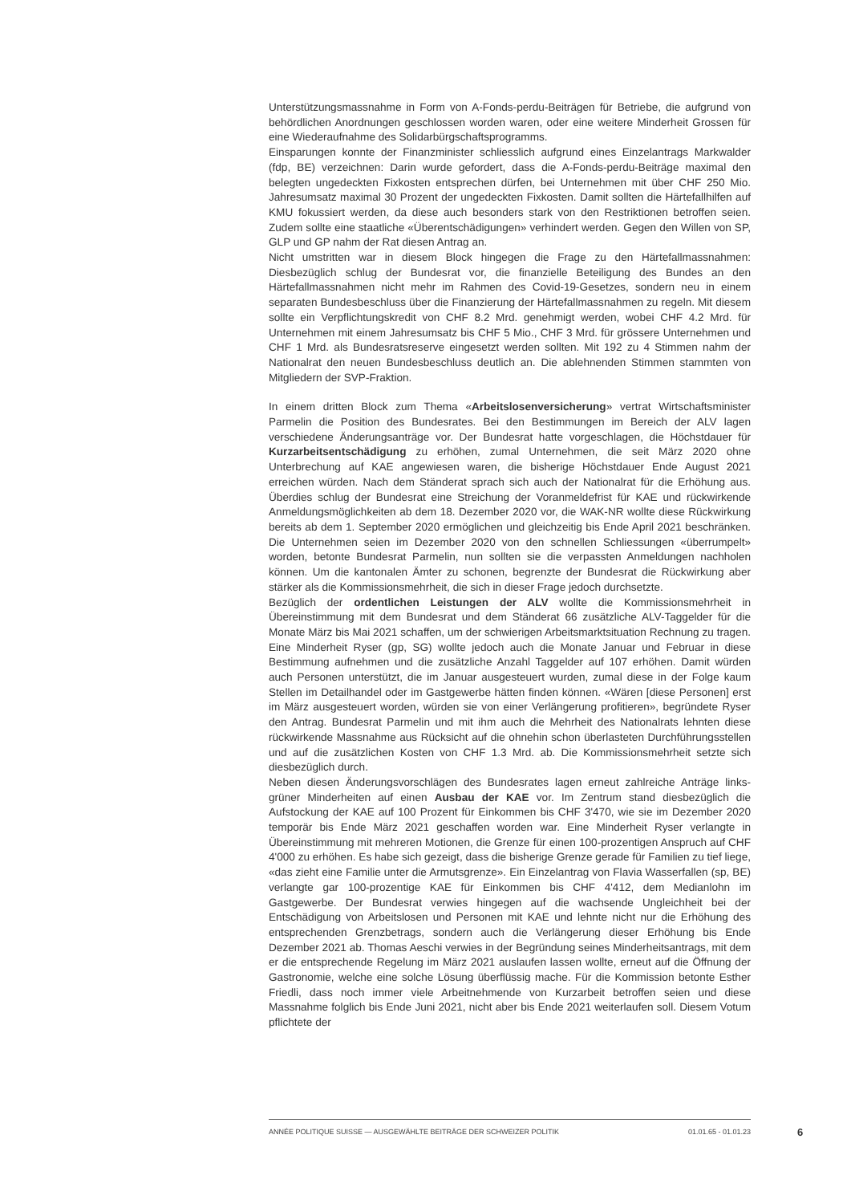Unterstützungsmassnahme in Form von A-Fonds-perdu-Beiträgen für Betriebe, die aufgrund von behördlichen Anordnungen geschlossen worden waren, oder eine weitere Minderheit Grossen für eine Wiederaufnahme des Solidarbürgschaftsprogramms.
Einsparungen konnte der Finanzminister schliesslich aufgrund eines Einzelantrags Markwalder (fdp, BE) verzeichnen: Darin wurde gefordert, dass die A-Fonds-perdu-Beiträge maximal den belegten ungedeckten Fixkosten entsprechen dürfen, bei Unternehmen mit über CHF 250 Mio. Jahresumsatz maximal 30 Prozent der ungedeckten Fixkosten. Damit sollten die Härtefallhilfen auf KMU fokussiert werden, da diese auch besonders stark von den Restriktionen betroffen seien. Zudem sollte eine staatliche «Überentschädigungen» verhindert werden. Gegen den Willen von SP, GLP und GP nahm der Rat diesen Antrag an.
Nicht umstritten war in diesem Block hingegen die Frage zu den Härtefallmassnahmen: Diesbezüglich schlug der Bundesrat vor, die finanzielle Beteiligung des Bundes an den Härtefallmassnahmen nicht mehr im Rahmen des Covid-19-Gesetzes, sondern neu in einem separaten Bundesbeschluss über die Finanzierung der Härtefallmassnahmen zu regeln. Mit diesem sollte ein Verpflichtungskredit von CHF 8.2 Mrd. genehmigt werden, wobei CHF 4.2 Mrd. für Unternehmen mit einem Jahresumsatz bis CHF 5 Mio., CHF 3 Mrd. für grössere Unternehmen und CHF 1 Mrd. als Bundesratsreserve eingesetzt werden sollten. Mit 192 zu 4 Stimmen nahm der Nationalrat den neuen Bundesbeschluss deutlich an. Die ablehnenden Stimmen stammten von Mitgliedern der SVP-Fraktion.
In einem dritten Block zum Thema «Arbeitslosenversicherung» vertrat Wirtschaftsminister Parmelin die Position des Bundesrates. Bei den Bestimmungen im Bereich der ALV lagen verschiedene Änderungsanträge vor. Der Bundesrat hatte vorgeschlagen, die Höchstdauer für Kurzarbeitsentschädigung zu erhöhen, zumal Unternehmen, die seit März 2020 ohne Unterbrechung auf KAE angewiesen waren, die bisherige Höchstdauer Ende August 2021 erreichen würden. Nach dem Ständerat sprach sich auch der Nationalrat für die Erhöhung aus. Überdies schlug der Bundesrat eine Streichung der Voranmeldefrist für KAE und rückwirkende Anmeldungsmöglichkeiten ab dem 18. Dezember 2020 vor, die WAK-NR wollte diese Rückwirkung bereits ab dem 1. September 2020 ermöglichen und gleichzeitig bis Ende April 2021 beschränken. Die Unternehmen seien im Dezember 2020 von den schnellen Schliessungen «überrumpelt» worden, betonte Bundesrat Parmelin, nun sollten sie die verpassten Anmeldungen nachholen können. Um die kantonalen Ämter zu schonen, begrenzte der Bundesrat die Rückwirkung aber stärker als die Kommissionsmehrheit, die sich in dieser Frage jedoch durchsetzte.
Bezüglich der ordentlichen Leistungen der ALV wollte die Kommissionsmehrheit in Übereinstimmung mit dem Bundesrat und dem Ständerat 66 zusätzliche ALV-Taggelder für die Monate März bis Mai 2021 schaffen, um der schwierigen Arbeitsmarktsituation Rechnung zu tragen. Eine Minderheit Ryser (gp, SG) wollte jedoch auch die Monate Januar und Februar in diese Bestimmung aufnehmen und die zusätzliche Anzahl Taggelder auf 107 erhöhen. Damit würden auch Personen unterstützt, die im Januar ausgesteuert wurden, zumal diese in der Folge kaum Stellen im Detailhandel oder im Gastgewerbe hätten finden können. «Wären [diese Personen] erst im März ausgesteuert worden, würden sie von einer Verlängerung profitieren», begründete Ryser den Antrag. Bundesrat Parmelin und mit ihm auch die Mehrheit des Nationalrats lehnten diese rückwirkende Massnahme aus Rücksicht auf die ohnehin schon überlasteten Durchführungsstellen und auf die zusätzlichen Kosten von CHF 1.3 Mrd. ab. Die Kommissionsmehrheit setzte sich diesbezüglich durch.
Neben diesen Änderungsvorschlägen des Bundesrates lagen erneut zahlreiche Anträge links-grüner Minderheiten auf einen Ausbau der KAE vor. Im Zentrum stand diesbezüglich die Aufstockung der KAE auf 100 Prozent für Einkommen bis CHF 3'470, wie sie im Dezember 2020 temporär bis Ende März 2021 geschaffen worden war. Eine Minderheit Ryser verlangte in Übereinstimmung mit mehreren Motionen, die Grenze für einen 100-prozentigen Anspruch auf CHF 4'000 zu erhöhen. Es habe sich gezeigt, dass die bisherige Grenze gerade für Familien zu tief liege, «das zieht eine Familie unter die Armutsgrenze». Ein Einzelantrag von Flavia Wasserfallen (sp, BE) verlangte gar 100-prozentige KAE für Einkommen bis CHF 4'412, dem Medianlohn im Gastgewerbe. Der Bundesrat verwies hingegen auf die wachsende Ungleichheit bei der Entschädigung von Arbeitslosen und Personen mit KAE und lehnte nicht nur die Erhöhung des entsprechenden Grenzbetrags, sondern auch die Verlängerung dieser Erhöhung bis Ende Dezember 2021 ab. Thomas Aeschi verwies in der Begründung seines Minderheitsantrags, mit dem er die entsprechende Regelung im März 2021 auslaufen lassen wollte, erneut auf die Öffnung der Gastronomie, welche eine solche Lösung überflüssig mache. Für die Kommission betonte Esther Friedli, dass noch immer viele Arbeitnehmende von Kurzarbeit betroffen seien und diese Massnahme folglich bis Ende Juni 2021, nicht aber bis Ende 2021 weiterlaufen soll. Diesem Votum pflichtete der
ANNÉE POLITIQUE SUISSE — AUSGEWÄHLTE BEITRÄGE DER SCHWEIZER POLITIK 01.01.65 - 01.01.23
6